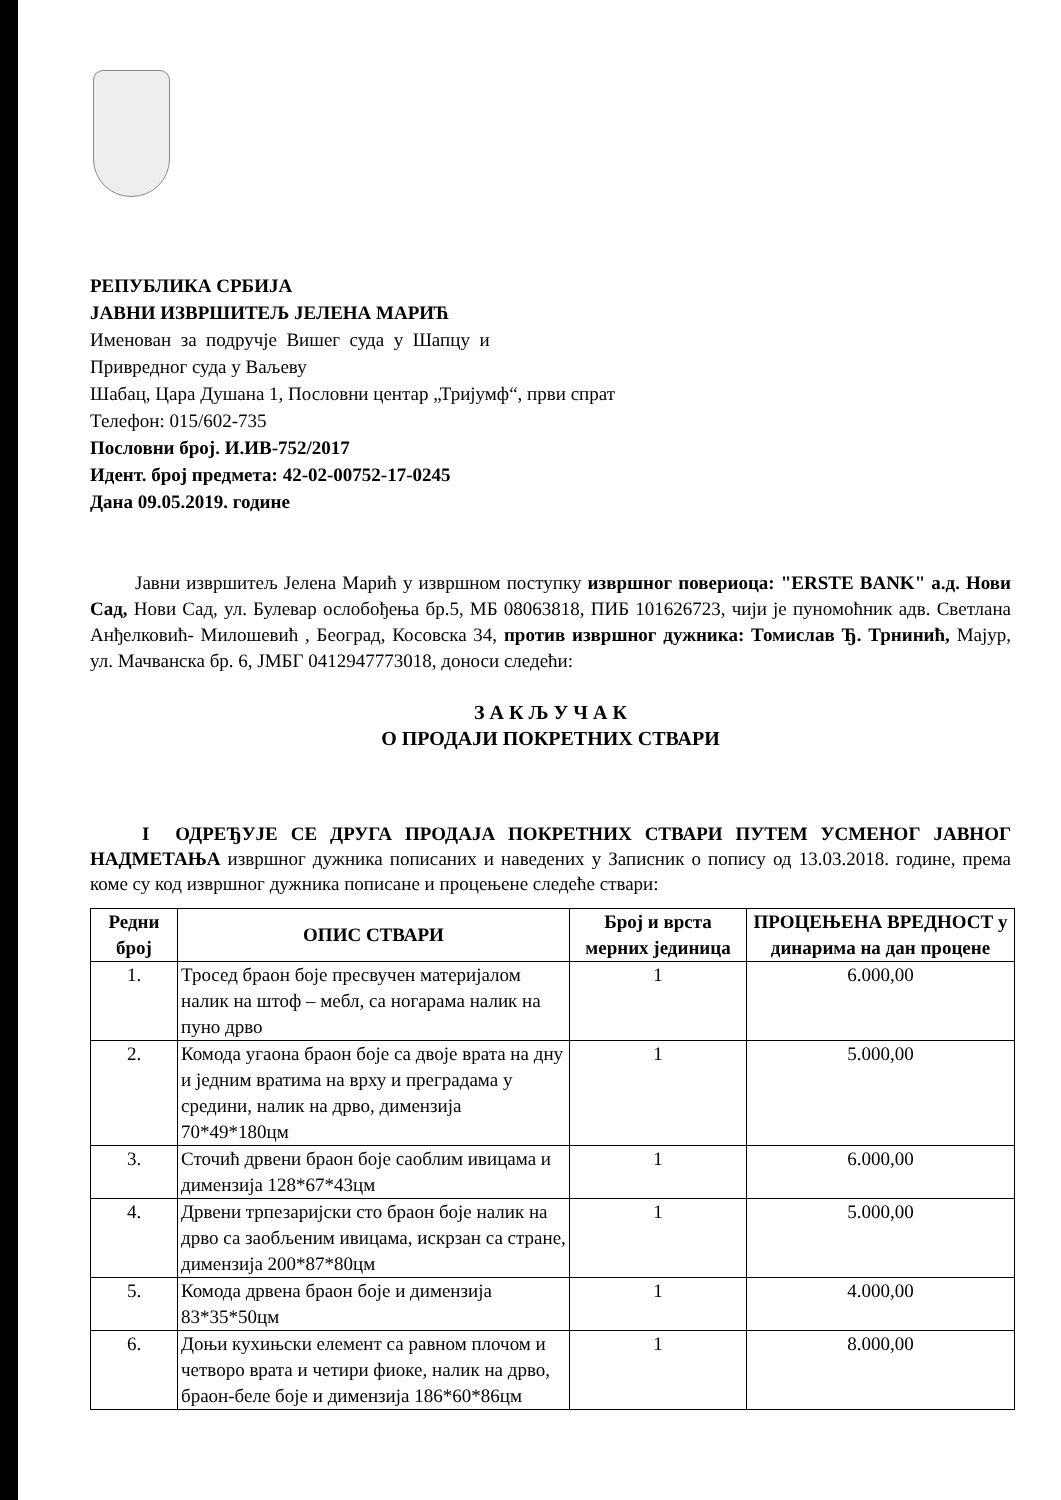РЕПУБЛИКА СРБИЈА
ЈАВНИ ИЗВРШИТЕЉ ЈЕЛЕНА МАРИЋ
Именован за подручје Вишег суда у Шапцу и
Привредног суда у Ваљеву
Шабац, Цара Душана 1, Пословни центар „Тријумф“, први спрат
Телефон: 015/602-735
Пословни број. И.ИВ-752/2017
Идент. број предмета: 42-02-00752-17-0245
Дана 09.05.2019. године
Јавни извршитељ Јелена Марић у извршном поступку извршног повериоца: "ERSTE BANK" а.д. Нови Сад, Нови Сад, ул. Булевар ослобођења бр.5, МБ 08063818, ПИБ 101626723, чији је пуномоћник адв. Светлана Анђелковић- Милошевић , Београд, Косовска 34, против извршног дужника: Томислав Ђ. Трнинић, Мајур, ул. Мачванска бр. 6, ЈМБГ 0412947773018, доноси следећи:
З А К Љ У Ч А К
О ПРОДАЈИ ПОКРЕТНИХ СТВАРИ
I ОДРЕЂУЈЕ СЕ ДРУГА ПРОДАЈА ПОКРЕТНИХ СТВАРИ ПУТЕМ УСМЕНОГ ЈАВНОГ НАДМЕТАЊА извршног дужника пописаних и наведених у Записник о попису од 13.03.2018. године, према коме су код извршног дужника пописане и процењене следеће ствари:
| Редни број | ОПИС СТВАРИ | Број и врста мерних јединица | ПРОЦЕЊЕНА ВРЕДНОСТ у динарима на дан процене |
| --- | --- | --- | --- |
| 1. | Тросед браон боје пресвучен материјалом налик на штоф – мебл, са ногарама налик на пуно дрво | 1 | 6.000,00 |
| 2. | Комода угаона браон боје са двоје врата на дну и једним вратима на врху и преградама у средини, налик на дрво, димензија 70*49*180цм | 1 | 5.000,00 |
| 3. | Сточић дрвени браон боје саоблим ивицама и димензија 128*67*43цм | 1 | 6.000,00 |
| 4. | Дрвени трпезаријски сто браон боје налик на дрво са заобљеним ивицама, искрзан са стране, димензија 200*87*80цм | 1 | 5.000,00 |
| 5. | Комода дрвена браон боје и димензија 83*35*50цм | 1 | 4.000,00 |
| 6. | Доњи кухињски елемент са равном плочом и четворо врата и четири фиоке, налик на дрво, браон-беле боје и димензија 186*60*86цм | 1 | 8.000,00 |